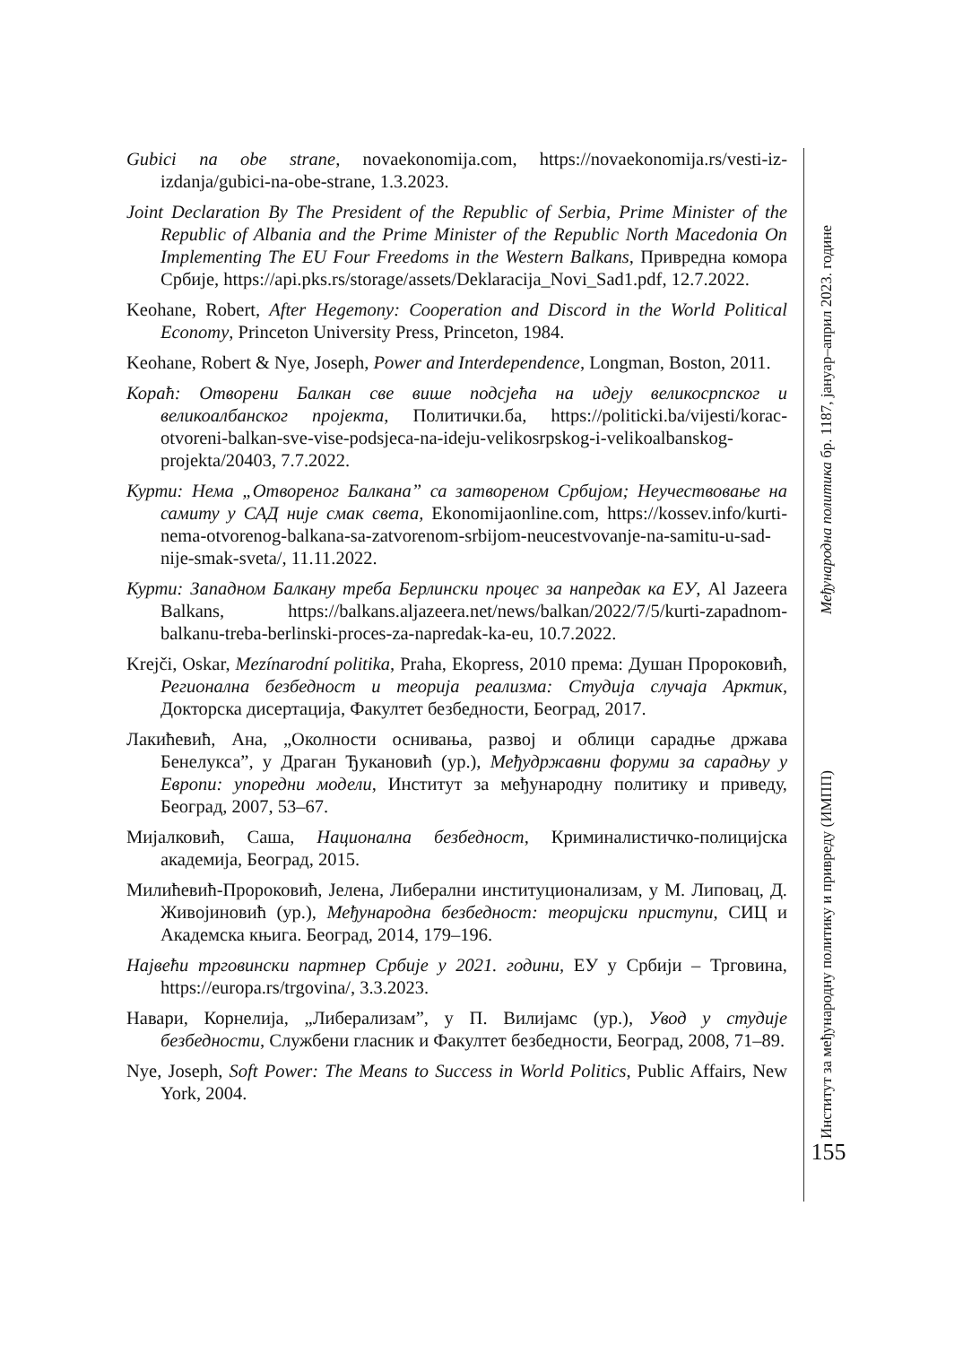Gubici na obe strane, novaekonomija.com, https://novaekonomija.rs/vesti-iz-izdanja/gubici-na-obe-strane, 1.3.2023.
Joint Declaration By The President of the Republic of Serbia, Prime Minister of the Republic of Albania and the Prime Minister of the Republic North Macedonia On Implementing The EU Four Freedoms in the Western Balkans, Привредна комора Србије, https://api.pks.rs/storage/assets/Deklaracija_Novi_Sad1.pdf, 12.7.2022.
Keohane, Robert, After Hegemony: Cooperation and Discord in the World Political Economy, Princeton University Press, Princeton, 1984.
Keohane, Robert & Nye, Joseph, Power and Interdependence, Longman, Boston, 2011.
Корaћ: Отворени Балкан све више подсјећа на идеју великосрпског и великоалбанског пројекта, Политички.ба, https://politicki.ba/vijesti/korac-otvoreni-balkan-sve-vise-podsjeca-na-ideju-velikosrpskog-i-velikoalbanskog-projekta/20403, 7.7.2022.
Курти: Нема „Отвореног Балкана” са затвореном Србијом; Неучествовање на самиту у САД није смак света, Ekonomijaonline.com, https://kossev.info/kurti-nema-otvorenog-balkana-sa-zatvorenom-srbijom-neucestvovanje-na-samitu-u-sad-nije-smak-sveta/, 11.11.2022.
Курти: Западном Балкану треба Берлински процес за напредак ка ЕУ, Al Jazeera Balkans, https://balkans.aljazeera.net/news/balkan/2022/7/5/kurti-zapadnom-balkanu-treba-berlinski-proces-za-napredak-ka-eu, 10.7.2022.
Krejči, Oskar, Mezínarodní politika, Praha, Ekopress, 2010 према: Душан Пророковић, Регионална безбедност и теорија реализма: Студија случаја Арктик, Докторска дисертација, Факултет безбедности, Београд, 2017.
Лакићевић, Ана, „Околности оснивања, развој и облици сарадње држава Бенелукса”, у Драган Ђукановић (ур.), Међудржавни форуми за сарадњу у Европи: упоредни модели, Институт за међународну политику и приведу, Београд, 2007, 53–67.
Мијалковић, Саша, Национална безбедност, Криминалистичко-полицијска академија, Београд, 2015.
Милићевић-Пророковић, Јелена, Либерални институционализам, у М. Липовац, Д. Живојиновић (ур.), Међународна безбедност: теоријски приступи, СИЦ и Академска књига. Београд, 2014, 179–196.
Највећи трговински партнер Србије у 2021. години, ЕУ у Србији – Трговина, https://europa.rs/trgovina/, 3.3.2023.
Навари, Корнелија, „Либерализам”, у П. Вилијамс (ур.), Увод у студије безбедности, Службени гласник и Факултет безбедности, Београд, 2008, 71–89.
Nye, Joseph, Soft Power: The Means to Success in World Politics, Public Affairs, New York, 2004.
Међународна политика бр. 1187, јануар–април 2023. године
Институт за међународну политику и привреду (ИМПП)
155